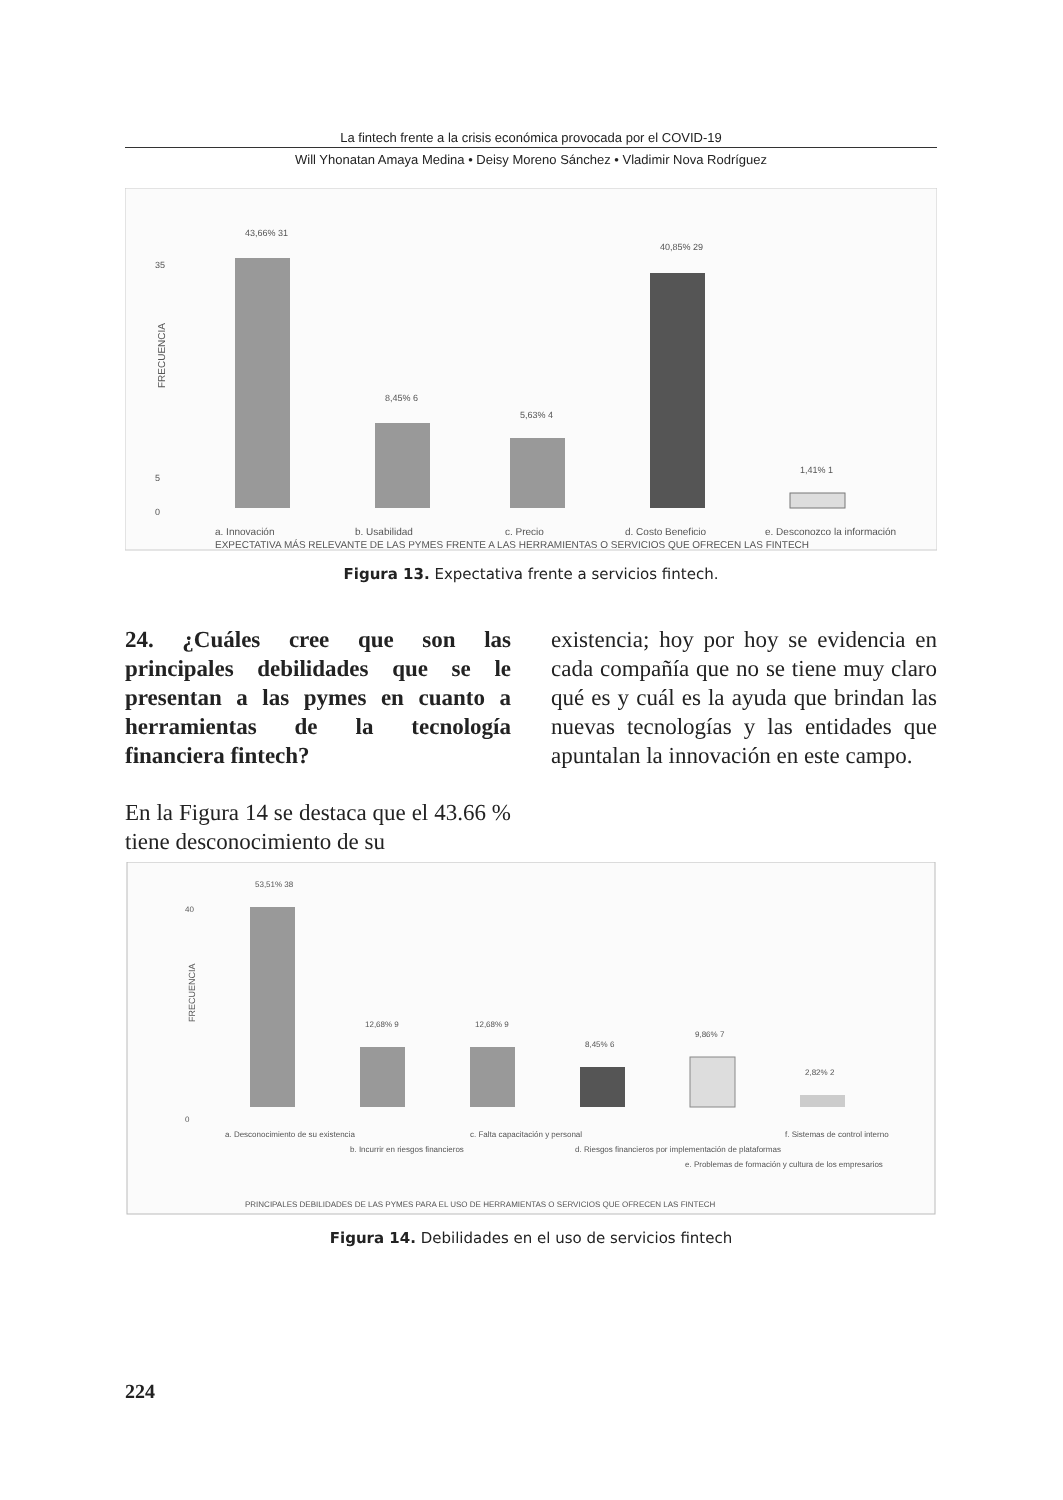La fintech frente a la crisis económica provocada por el COVID-19
Will Yhonatan Amaya Medina • Deisy Moreno Sánchez • Vladimir Nova Rodríguez
35
5
0
FRECUENCIA
43,66% 31
8,45% 6
5,63% 4
40,85% 29
1,41% 1
a. Innovación
b. Usabilidad
c. Precio
d. Costo Beneficio
e. Desconozco la información
EXPECTATIVA MÁS RELEVANTE DE LAS PYMES FRENTE A LAS HERRAMIENTAS O SERVICIOS QUE OFRECEN LAS FINTECH
Figura 13. Expectativa frente a servicios fintech.
24. ¿Cuáles cree que son las principales debilidades que se le presentan a las pymes en cuanto a herramientas de la tecnología financiera fintech?
En la Figura 14 se destaca que el 43.66 % tiene desconocimiento de su
existencia; hoy por hoy se evidencia en cada compañía que no se tiene muy claro qué es y cuál es la ayuda que brindan las nuevas tecnologías y las entidades que apuntalan la innovación en este campo.
40
0
FRECUENCIA
53,51% 38
12,68% 9
12,68% 9
8,45% 6
9,86% 7
2,82% 2
a. Desconocimiento de su existencia
b. Incurrir en riesgos financieros
c. Falta capacitación y personal
d. Riesgos financieros por implementación de plataformas
e. Problemas de formación y cultura de los empresarios
f. Sistemas de control interno
PRINCIPALES DEBILIDADES DE LAS PYMES PARA EL USO DE HERRAMIENTAS O SERVICIOS QUE OFRECEN LAS FINTECH
Figura 14. Debilidades en el uso de servicios fintech
224